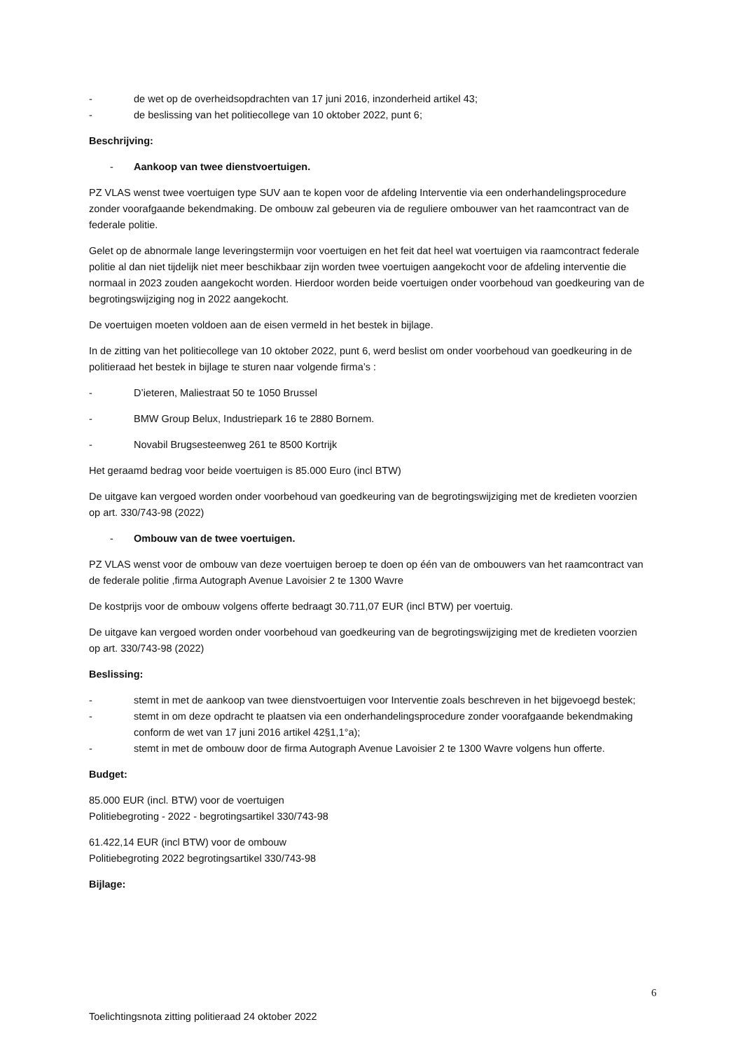- de wet op de overheidsopdrachten van 17 juni 2016, inzonderheid artikel 43;
- de beslissing van het politiecollege van 10 oktober 2022, punt 6;
Beschrijving:
- Aankoop van twee dienstvoertuigen.
PZ VLAS wenst twee voertuigen type SUV aan te kopen voor de afdeling Interventie via een onderhandelingsprocedure zonder voorafgaande bekendmaking. De ombouw zal gebeuren via de reguliere ombouwer van het raamcontract van de federale politie.
Gelet op de abnormale lange leveringstermijn voor voertuigen en het feit dat heel wat voertuigen via raamcontract federale politie al dan niet tijdelijk niet meer beschikbaar zijn worden twee voertuigen aangekocht voor de afdeling interventie die normaal in 2023 zouden aangekocht worden. Hierdoor worden beide voertuigen onder voorbehoud van goedkeuring van de begrotingswijziging nog in 2022 aangekocht.
De voertuigen moeten voldoen aan de eisen vermeld in het bestek in bijlage.
In de zitting van het politiecollege van 10 oktober 2022, punt 6, werd beslist om onder voorbehoud van goedkeuring in de politieraad het bestek in bijlage te sturen naar volgende firma’s :
- D’ieteren, Maliestraat 50 te 1050 Brussel
- BMW Group Belux, Industriepark 16 te 2880 Bornem.
- Novabil Brugsesteenweg 261 te 8500 Kortrijk
Het geraamd bedrag voor beide voertuigen is 85.000 Euro (incl BTW)
De uitgave kan vergoed worden onder voorbehoud van goedkeuring van de begrotingswijziging met de kredieten voorzien op art. 330/743-98 (2022)
- Ombouw van de twee voertuigen.
PZ VLAS wenst voor de ombouw van deze voertuigen beroep te doen op één van de ombouwers van het raamcontract van de federale politie ,firma Autograph Avenue Lavoisier 2 te 1300 Wavre
De kostprijs voor de ombouw volgens offerte bedraagt 30.711,07 EUR (incl BTW) per voertuig.
De uitgave kan vergoed worden onder voorbehoud van goedkeuring van de begrotingswijziging met de kredieten voorzien op art. 330/743-98 (2022)
Beslissing:
- stemt in met de aankoop van twee dienstvoertuigen voor Interventie zoals beschreven in het bijgevoegd bestek;
- stemt in om deze opdracht te plaatsen via een onderhandelingsprocedure zonder voorafgaande bekendmaking conform de wet van 17 juni 2016 artikel 42§1,1°a);
- stemt in met de ombouw door de firma Autograph Avenue Lavoisier 2 te 1300 Wavre volgens hun offerte.
Budget:
85.000 EUR (incl. BTW) voor de voertuigen
Politiebegroting - 2022 - begrotingsartikel 330/743-98
61.422,14 EUR (incl BTW) voor de ombouw
Politiebegroting 2022 begrotingsartikel 330/743-98
Bijlage:
6
Toelichtingsnota zitting politieraad 24 oktober 2022